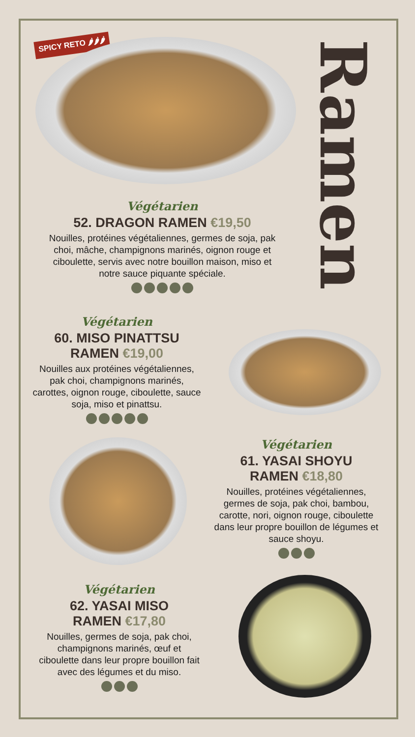Ramen
SPICY RETO 🌶🌶🌶
Végétarien
52. DRAGON RAMEN €19,50
Nouilles, protéines végétaliennes, germes de soja, pak choi, mâche, champignons marinés, oignon rouge et ciboulette, servis avec notre bouillon maison, miso et notre sauce piquante spéciale.
Végétarien
60. MISO PINATTSU
RAMEN €19,00
Nouilles aux protéines végétaliennes, pak choi, champignons marinés, carottes, oignon rouge, ciboulette, sauce soja, miso et pinattsu.
Végétarien
61. YASAI SHOYU
RAMEN €18,80
Nouilles, protéines végétaliennes, germes de soja, pak choi, bambou, carotte, nori, oignon rouge, ciboulette dans leur propre bouillon de légumes et sauce shoyu.
Végétarien
62. YASAI MISO
RAMEN €17,80
Nouilles, germes de soja, pak choi, champignons marinés, œuf et ciboulette dans leur propre bouillon fait avec des légumes et du miso.